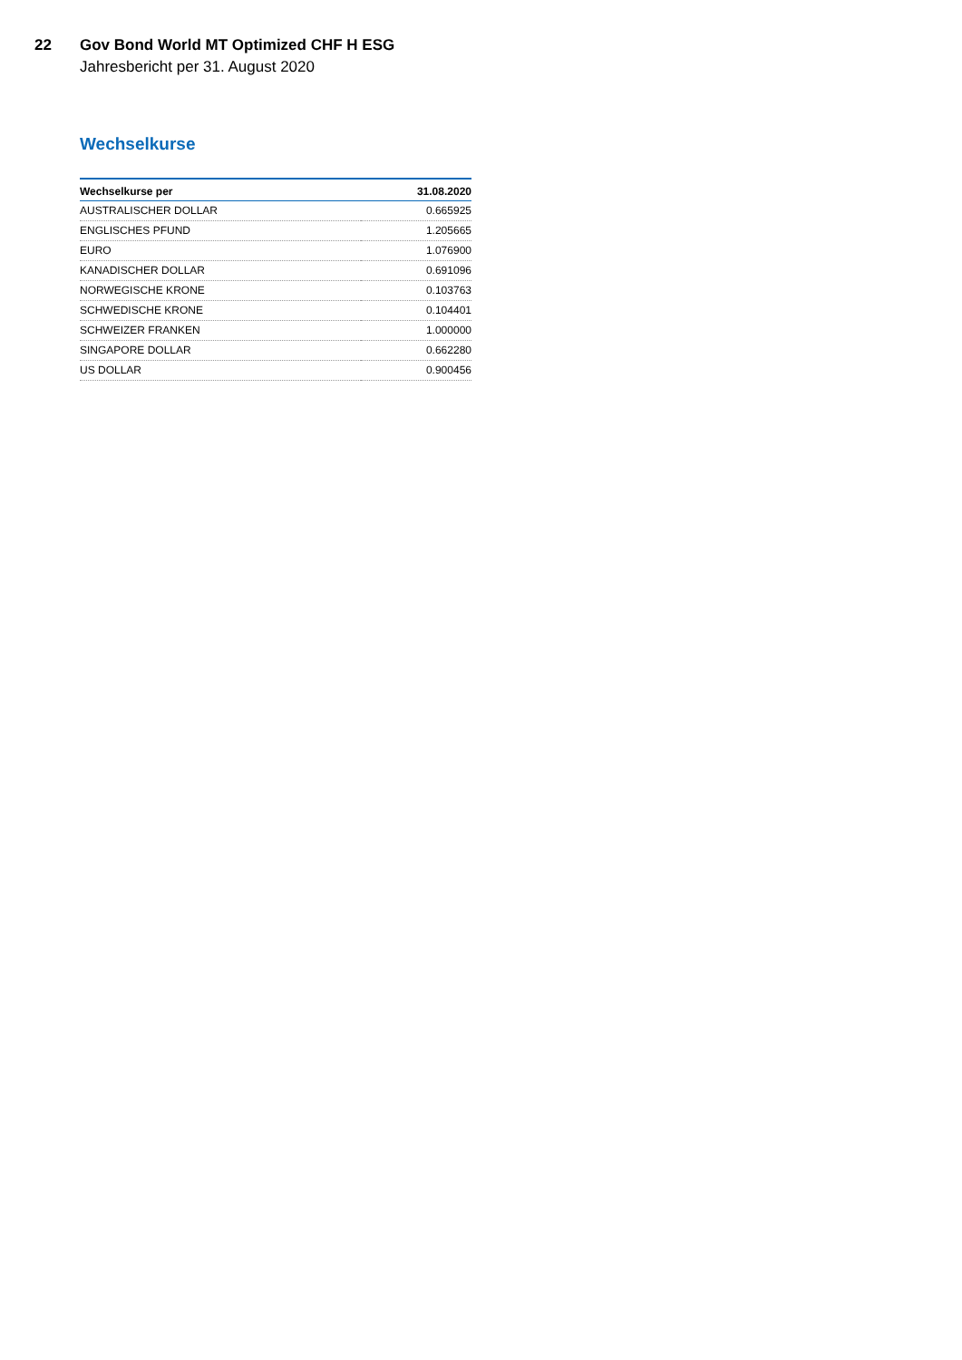22 Gov Bond World MT Optimized CHF H ESG
Jahresbericht per 31. August 2020
Wechselkurse
| Wechselkurse per | 31.08.2020 |
| --- | --- |
| AUSTRALISCHER DOLLAR | 0.665925 |
| ENGLISCHES PFUND | 1.205665 |
| EURO | 1.076900 |
| KANADISCHER DOLLAR | 0.691096 |
| NORWEGISCHE KRONE | 0.103763 |
| SCHWEDISCHE KRONE | 0.104401 |
| SCHWEIZER FRANKEN | 1.000000 |
| SINGAPORE DOLLAR | 0.662280 |
| US DOLLAR | 0.900456 |